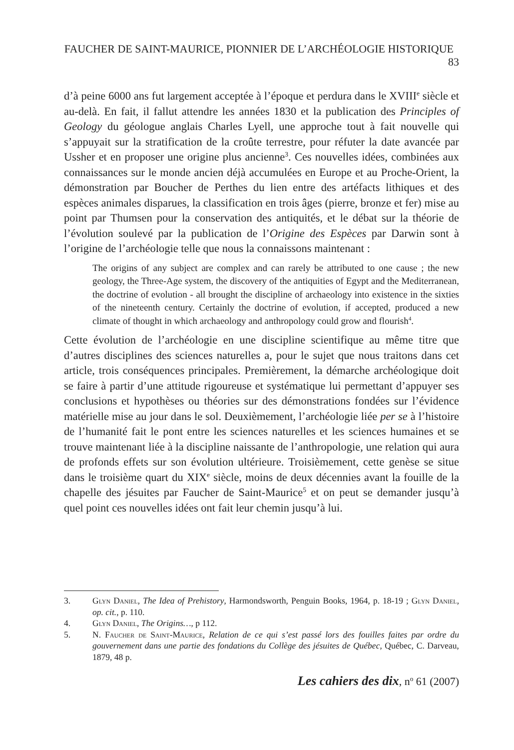FAUCHER DE SAINT-MAURICE, PIONNIER DE L’ARCHÉOLOGIE HISTORIQUE 83
d’à peine 6000 ans fut largement acceptée à l’époque et perdura dans le XVIII<sup>e</sup> siècle et au-delà. En fait, il fallut attendre les années 1830 et la publication des Principles of Geology du géologue anglais Charles Lyell, une approche tout à fait nouvelle qui s’appuyait sur la stratification de la croûte terrestre, pour réfuter la date avancée par Ussher et en proposer une origine plus ancienne<sup>3</sup>. Ces nouvelles idées, combinées aux connaissances sur le monde ancien déjà accumulées en Europe et au Proche-Orient, la démonstration par Boucher de Perthes du lien entre des artéfacts lithiques et des espèces animales disparues, la classification en trois âges (pierre, bronze et fer) mise au point par Thumsen pour la conservation des antiquités, et le débat sur la théorie de l’évolution soulevé par la publication de l’Origine des Espèces par Darwin sont à l’origine de l’archéologie telle que nous la connaissons maintenant :
The origins of any subject are complex and can rarely be attributed to one cause ; the new geology, the Three-Age system, the discovery of the antiquities of Egypt and the Mediterranean, the doctrine of evolution - all brought the discipline of archaeology into existence in the sixties of the nineteenth century. Certainly the doctrine of evolution, if accepted, produced a new climate of thought in which archaeology and anthropology could grow and flourish<sup>4</sup>.
Cette évolution de l’archéologie en une discipline scientifique au même titre que d’autres disciplines des sciences naturelles a, pour le sujet que nous traitons dans cet article, trois conséquences principales. Premièrement, la démarche archéologique doit se faire à partir d’une attitude rigoureuse et systématique lui permettant d’appuyer ses conclusions et hypothèses ou théories sur des démonstrations fondées sur l’évidence matérielle mise au jour dans le sol. Deuxièmement, l’archéologie liée per se à l’histoire de l’humanité fait le pont entre les sciences naturelles et les sciences humaines et se trouve maintenant liée à la discipline naissante de l’anthropologie, une relation qui aura de profonds effets sur son évolution ultérieure. Troisièmement, cette genèse se situe dans le troisième quart du XIX<sup>e</sup> siècle, moins de deux décennies avant la fouille de la chapelle des jésuites par Faucher de Saint-Maurice<sup>5</sup> et on peut se demander jusqu’à quel point ces nouvelles idées ont fait leur chemin jusqu’à lui.
3. Glyn Daniel, The Idea of Prehistory, Harmondsworth, Penguin Books, 1964, p. 18-19 ; Glyn Daniel, op. cit., p. 110.
4. Glyn Daniel, The Origins…, p 112.
5. N. Faucher de Saint-Maurice, Relation de ce qui s’est passé lors des fouilles faites par ordre du gouvernement dans une partie des fondations du Collège des jésuites de Québec, Québec, C. Darveau, 1879, 48 p.
Les cahiers des dix, n<sup>o</sup> 61 (2007)